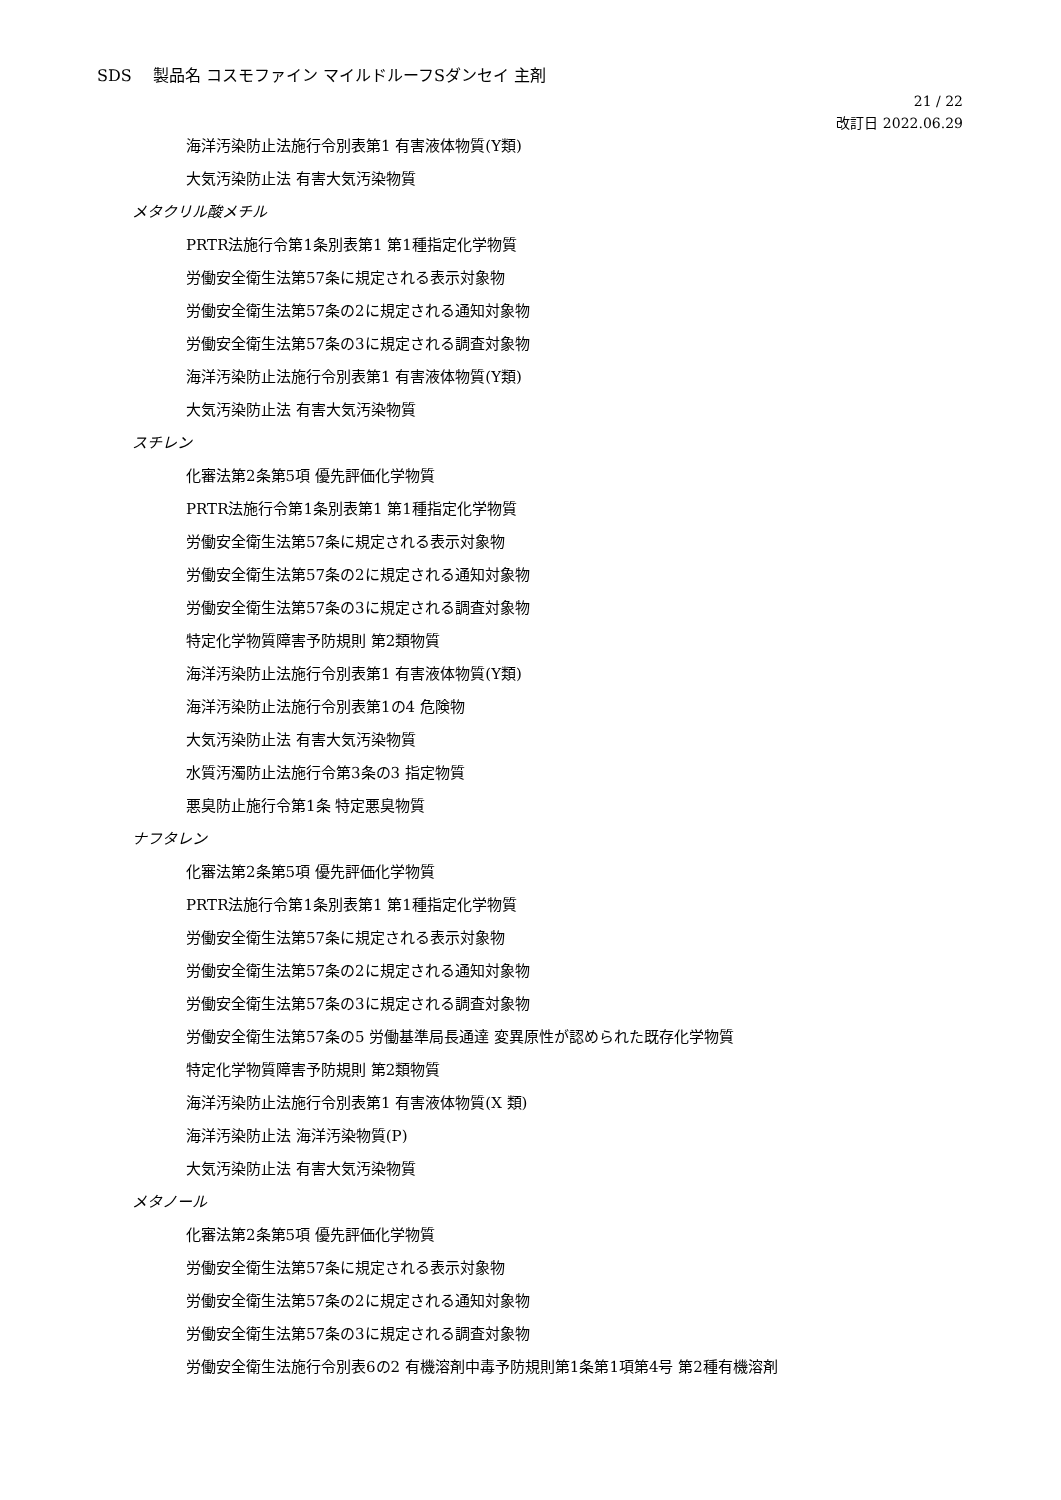SDS　 製品名 コスモファイン マイルドルーフSダンセイ 主剤
21 / 22
改訂日 2022.06.29
海洋汚染防止法施行令別表第1 有害液体物質(Y類)
大気汚染防止法 有害大気汚染物質
メタクリル酸メチル
PRTR法施行令第1条別表第1 第1種指定化学物質
労働安全衛生法第57条に規定される表示対象物
労働安全衛生法第57条の2に規定される通知対象物
労働安全衛生法第57条の3に規定される調査対象物
海洋汚染防止法施行令別表第1 有害液体物質(Y類)
大気汚染防止法 有害大気汚染物質
スチレン
化審法第2条第5項 優先評価化学物質
PRTR法施行令第1条別表第1 第1種指定化学物質
労働安全衛生法第57条に規定される表示対象物
労働安全衛生法第57条の2に規定される通知対象物
労働安全衛生法第57条の3に規定される調査対象物
特定化学物質障害予防規則 第2類物質
海洋汚染防止法施行令別表第1 有害液体物質(Y類)
海洋汚染防止法施行令別表第1の4 危険物
大気汚染防止法 有害大気汚染物質
水質汚濁防止法施行令第3条の3 指定物質
悪臭防止施行令第1条 特定悪臭物質
ナフタレン
化審法第2条第5項 優先評価化学物質
PRTR法施行令第1条別表第1 第1種指定化学物質
労働安全衛生法第57条に規定される表示対象物
労働安全衛生法第57条の2に規定される通知対象物
労働安全衛生法第57条の3に規定される調査対象物
労働安全衛生法第57条の5 労働基準局長通達 変異原性が認められた既存化学物質
特定化学物質障害予防規則 第2類物質
海洋汚染防止法施行令別表第1 有害液体物質(X 類)
海洋汚染防止法 海洋汚染物質(P)
大気汚染防止法 有害大気汚染物質
メタノール
化審法第2条第5項 優先評価化学物質
労働安全衛生法第57条に規定される表示対象物
労働安全衛生法第57条の2に規定される通知対象物
労働安全衛生法第57条の3に規定される調査対象物
労働安全衛生法施行令別表6の2 有機溶剤中毒予防規則第1条第1項第4号 第2種有機溶剤